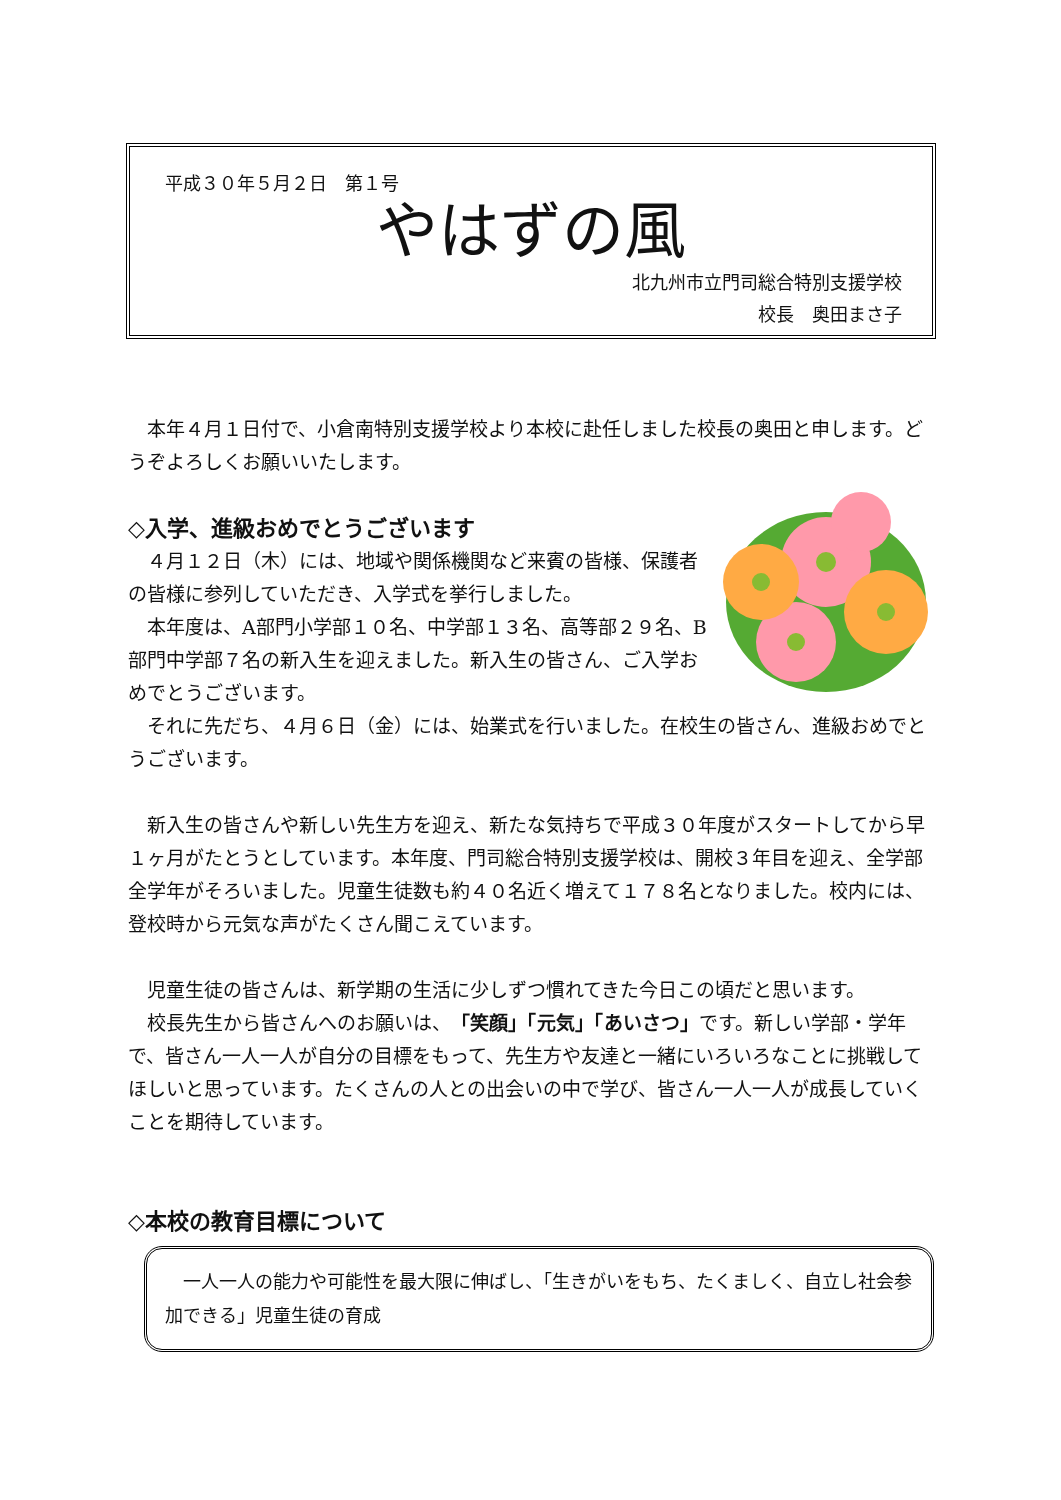平成３０年５月２日　第１号
やはずの風
北九州市立門司総合特別支援学校
校長　奥田まさ子　　　
　本年４月１日付で、小倉南特別支援学校より本校に赴任しました校長の奥田と申します。どうぞよろしくお願いいたします。
◇入学、進級おめでとうございます
　４月１２日（木）には、地域や関係機関など来賓の皆様、保護者の皆様に参列していただき、入学式を挙行しました。
　本年度は、A部門小学部１０名、中学部１３名、高等部２９名、B部門中学部７名の新入生を迎えました。新入生の皆さん、ご入学おめでとうございます。
　それに先だち、４月６日（金）には、始業式を行いました。在校生の皆さん、進級おめでとうございます。
　新入生の皆さんや新しい先生方を迎え、新たな気持ちで平成３０年度がスタートしてから早１ヶ月がたとうとしています。本年度、門司総合特別支援学校は、開校３年目を迎え、全学部全学年がそろいました。児童生徒数も約４０名近く増えて１７８名となりました。校内には、登校時から元気な声がたくさん聞こえています。
　児童生徒の皆さんは、新学期の生活に少しずつ慣れてきた今日この頃だと思います。
　校長先生から皆さんへのお願いは、「笑顔」「元気」「あいさつ」です。新しい学部・学年で、皆さん一人一人が自分の目標をもって、先生方や友達と一緒にいろいろなことに挑戦してほしいと思っています。たくさんの人との出会いの中で学び、皆さん一人一人が成長していくことを期待しています。
◇本校の教育目標について
　一人一人の能力や可能性を最大限に伸ばし、「生きがいをもち、たくましく、自立し社会参加できる」児童生徒の育成